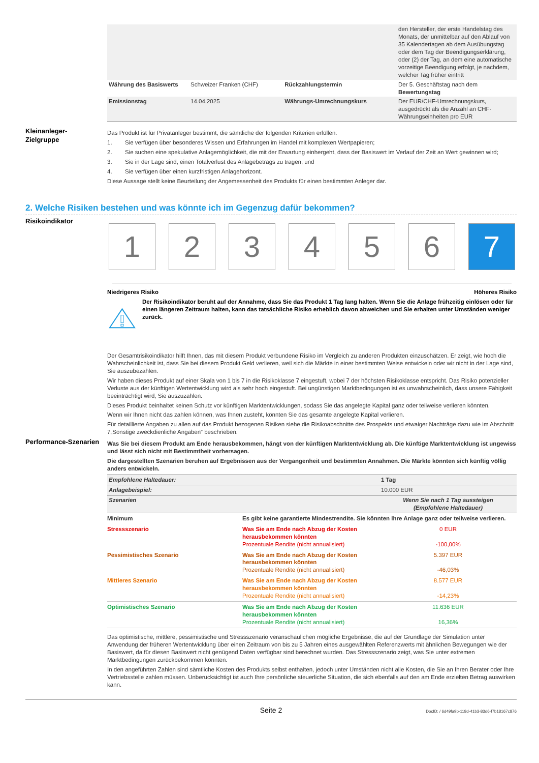| | | | den Hersteller, der erste Handelstag des Monats, der unmittelbar auf den Ablauf von 35 Kalendertagen ab dem Ausübungstag oder dem Tag der Beendigungserklärung, oder (2) der Tag, an dem eine automatische vorzeitige Beendigung erfolgt, je nachdem, welcher Tag früher eintritt |
| Währung des Basiswerts | Schweizer Franken (CHF) | Rückzahlungstermin | Der 5. Geschäftstag nach dem Bewertungstag |
| Emissionstag | 14.04.2025 | Währungs-Umrechnungskurs | Der EUR/CHF-Umrechnungskurs, ausgedrückt als die Anzahl an CHF-Währungseinheiten pro EUR |
Kleinanleger-
Zielgruppe
Das Produkt ist für Privatanleger bestimmt, die sämtliche der folgenden Kriterien erfüllen:
1. Sie verfügen über besonderes Wissen und Erfahrungen im Handel mit komplexen Wertpapieren;
2. Sie suchen eine spekulative Anlagemöglichkeit, die mit der Erwartung einhergeht, dass der Basiswert im Verlauf der Zeit an Wert gewinnen wird;
3. Sie in der Lage sind, einen Totalverlust des Anlagebetrags zu tragen; und
4. Sie verfügen über einen kurzfristigen Anlagehorizont.
Diese Aussage stellt keine Beurteilung der Angemessenheit des Produkts für einen bestimmten Anleger dar.
2. Welche Risiken bestehen und was könnte ich im Gegenzug dafür bekommen?
Risikoindikator
1 2 3 4 5 6 7
Niedrigeres Risiko Höheres Risiko
Der Risikoindikator beruht auf der Annahme, dass Sie das Produkt 1 Tag lang halten. Wenn Sie die Anlage frühzeitig einlösen oder für einen längeren Zeitraum halten, kann das tatsächliche Risiko erheblich davon abweichen und Sie erhalten unter Umständen weniger zurück.
Der Gesamtrisikoindikator hilft Ihnen, das mit diesem Produkt verbundene Risiko im Vergleich zu anderen Produkten einzuschätzen. Er zeigt, wie hoch die Wahrscheinlichkeit ist, dass Sie bei diesem Produkt Geld verlieren, weil sich die Märkte in einer bestimmten Weise entwickeln oder wir nicht in der Lage sind, Sie auszubezahlen.
Wir haben dieses Produkt auf einer Skala von 1 bis 7 in die Risikoklasse 7 eingestuft, wobei 7 der höchsten Risikoklasse entspricht. Das Risiko potenzieller Verluste aus der künftigen Wertentwicklung wird als sehr hoch eingestuft. Bei ungünstigen Marktbedingungen ist es unwahrscheinlich, dass unsere Fähigkeit beeinträchtigt wird, Sie auszuzahlen.
Dieses Produkt beinhaltet keinen Schutz vor künftigen Marktentwicklungen, sodass Sie das angelegte Kapital ganz oder teilweise verlieren könnten.
Wenn wir Ihnen nicht das zahlen können, was Ihnen zusteht, könnten Sie das gesamte angelegte Kapital verlieren.
Für detaillierte Angaben zu allen auf das Produkt bezogenen Risiken siehe die Risikoabschnitte des Prospekts und etwaiger Nachträge dazu wie im Abschnitt 7„Sonstige zweckdienliche Angaben” beschrieben.
Performance-Szenarien
Was Sie bei diesem Produkt am Ende herausbekommen, hängt von der künftigen Marktentwicklung ab. Die künftige Marktentwicklung ist ungewiss und lässt sich nicht mit Bestimmtheit vorhersagen.
Die dargestellten Szenarien beruhen auf Ergebnissen aus der Vergangenheit und bestimmten Annahmen. Die Märkte könnten sich künftig völlig anders entwickeln.
| Empfohlene Haltedauer: | 1 Tag |
| Anlagebeispiel: | 10.000 EUR |
| Szenarien | Wenn Sie nach 1 Tag aussteigen (Empfohlene Haltedauer) |
| Minimum | Es gibt keine garantierte Mindestrendite. Sie könnten Ihre Anlage ganz oder teilweise verlieren. | |
| Stressszenario | Was Sie am Ende nach Abzug der Kosten herausbekommen könnten Prozentuale Rendite (nicht annualisiert) | 0 EUR -100,00% |
| Pessimistisches Szenario | Was Sie am Ende nach Abzug der Kosten herausbekommen könnten Prozentuale Rendite (nicht annualisiert) | 5.397 EUR -46,03% |
| Mittleres Szenario | Was Sie am Ende nach Abzug der Kosten herausbekommen könnten Prozentuale Rendite (nicht annualisiert) | 8.577 EUR -14,23% |
| Optimistisches Szenario | Was Sie am Ende nach Abzug der Kosten herausbekommen könnten Prozentuale Rendite (nicht annualisiert) | 11.636 EUR 16,36% |
Das optimistische, mittlere, pessimistische und Stressszenario veranschaulichen mögliche Ergebnisse, die auf der Grundlage der Simulation unter Anwendung der früheren Wertentwicklung über einen Zeitraum von bis zu 5 Jahren eines ausgewählten Referenzwerts mit ähnlichen Bewegungen wie der Basiswert, da für diesen Basiswert nicht genügend Daten verfügbar sind berechnet wurden. Das Stressszenario zeigt, was Sie unter extremen Marktbedingungen zurückbekommen könnten.
In den angeführten Zahlen sind sämtliche Kosten des Produkts selbst enthalten, jedoch unter Umständen nicht alle Kosten, die Sie an Ihren Berater oder Ihre Vertriebsstelle zahlen müssen. Unberücksichtigt ist auch Ihre persönliche steuerliche Situation, die sich ebenfalls auf den am Ende erzielten Betrag auswirken kann.
Seite 2 DocID: / 6d49fa9b-118d-41b3-83d6-f7b18167c876